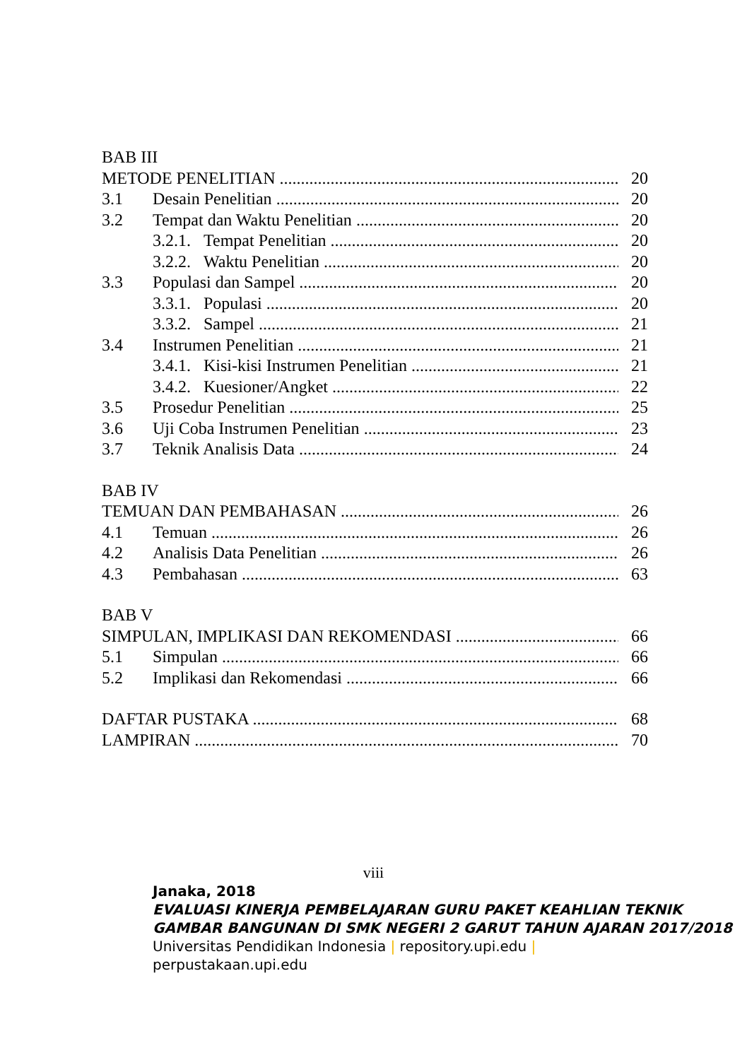BAB III
METODE PENELITIAN 20
3.1 Desain Penelitian 20
3.2 Tempat dan Waktu Penelitian 20
3.2.1. Tempat Penelitian 20
3.2.2. Waktu Penelitian 20
3.3 Populasi dan Sampel 20
3.3.1. Populasi 20
3.3.2. Sampel 21
3.4 Instrumen Penelitian 21
3.4.1. Kisi-kisi Instrumen Penelitian 21
3.4.2. Kuesioner/Angket 22
3.5 Prosedur Penelitian 25
3.6 Uji Coba Instrumen Penelitian 23
3.7 Teknik Analisis Data 24
BAB IV
TEMUAN DAN PEMBAHASAN 26
4.1 Temuan 26
4.2 Analisis Data Penelitian 26
4.3 Pembahasan 63
BAB V
SIMPULAN, IMPLIKASI DAN REKOMENDASI 66
5.1 Simpulan 66
5.2 Implikasi dan Rekomendasi 66
DAFTAR PUSTAKA 68
LAMPIRAN 70
viii
Janaka, 2018
EVALUASI KINERJA PEMBELAJARAN GURU PAKET KEAHLIAN TEKNIK GAMBAR BANGUNAN DI SMK NEGERI 2 GARUT TAHUN AJARAN 2017/2018
Universitas Pendidikan Indonesia | repository.upi.edu |
perpustakaan.upi.edu